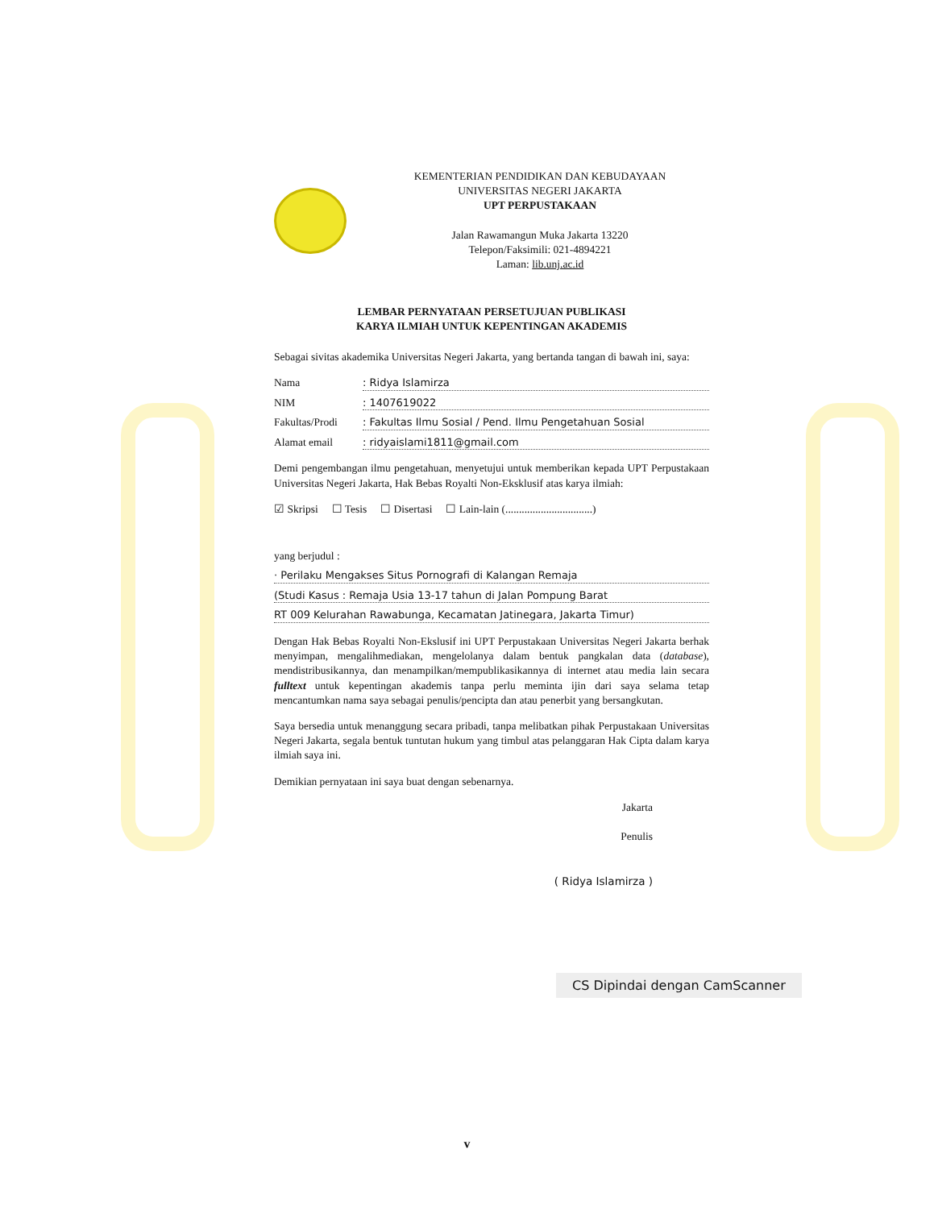KEMENTERIAN PENDIDIKAN DAN KEBUDAYAAN
UNIVERSITAS NEGERI JAKARTA
UPT PERPUSTAKAAN
Jalan Rawamangun Muka Jakarta 13220
Telepon/Faksimili: 021-4894221
Laman: lib.unj.ac.id
LEMBAR PERNYATAAN PERSETUJUAN PUBLIKASI
KARYA ILMIAH UNTUK KEPENTINGAN AKADEMIS
Sebagai sivitas akademika Universitas Negeri Jakarta, yang bertanda tangan di bawah ini, saya:
Nama: Ridya Islamirza
NIM: 1407619022
Fakultas/Prodi: Fakultas Ilmu Sosial / Pend. Ilmu Pengetahuan Sosial
Alamat email: ridyaislami1811@gmail.com
Demi pengembangan ilmu pengetahuan, menyetujui untuk memberikan kepada UPT Perpustakaan Universitas Negeri Jakarta, Hak Bebas Royalti Non-Eksklusif atas karya ilmiah:
☑ Skripsi ☐ Tesis ☐ Disertasi ☐ Lain-lain (................................)
yang berjudul :
· Perilaku Mengakses Situs Pornografi di Kalangan Remaja
(Studi Kasus : Remaja Usia 13-17 tahun di Jalan Pompung Barat
RT 009 Kelurahan Rawabunga, Kecamatan Jatinegara, Jakarta Timur)
Dengan Hak Bebas Royalti Non-Ekslusif ini UPT Perpustakaan Universitas Negeri Jakarta berhak menyimpan, mengalihmediakan, mengelolanya dalam bentuk pangkalan data (database), mendistribusikannya, dan menampilkan/mempublikasikannya di internet atau media lain secara fulltext untuk kepentingan akademis tanpa perlu meminta ijin dari saya selama tetap mencantumkan nama saya sebagai penulis/pencipta dan atau penerbit yang bersangkutan.
Saya bersedia untuk menanggung secara pribadi, tanpa melibatkan pihak Perpustakaan Universitas Negeri Jakarta, segala bentuk tuntutan hukum yang timbul atas pelanggaran Hak Cipta dalam karya ilmiah saya ini.
Demikian pernyataan ini saya buat dengan sebenarnya.
Jakarta
Penulis
( Ridya Islamirza )
CS Dipindai dengan CamScanner
v